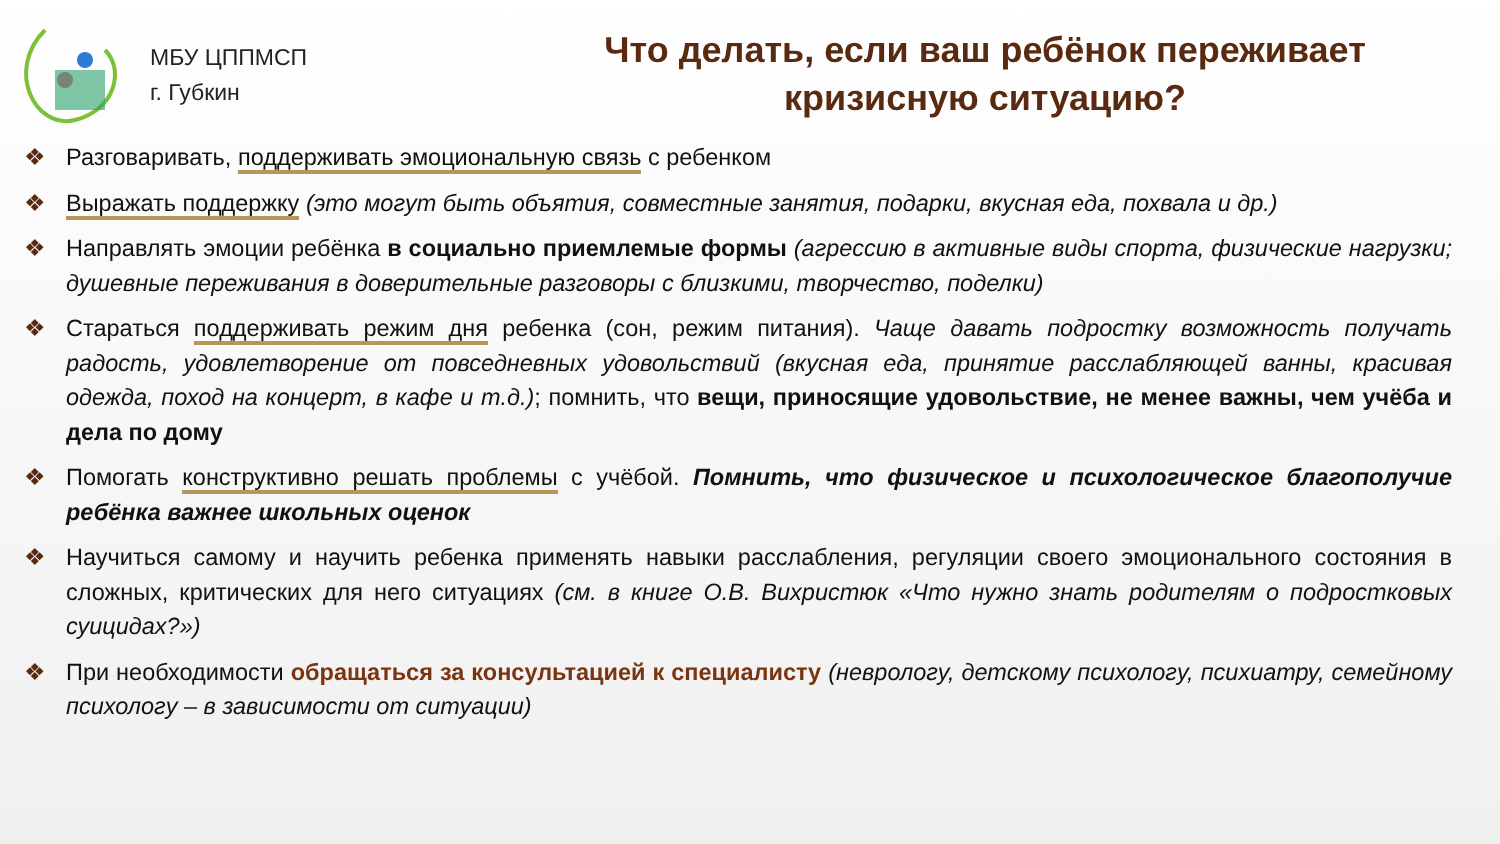МБУ ЦППМСП
г. Губкин
Что делать, если ваш ребёнок переживает
кризисную ситуацию?
❖ Разговаривать, поддерживать эмоциональную связь с ребенком
❖ Выражать поддержку (это могут быть объятия, совместные занятия, подарки, вкусная еда, похвала и др.)
❖ Направлять эмоции ребёнка в социально приемлемые формы (агрессию в активные виды спорта, физические нагрузки; душевные переживания в доверительные разговоры с близкими, творчество, поделки)
❖ Стараться поддерживать режим дня ребенка (сон, режим питания). Чаще давать подростку возможность получать радость, удовлетворение от повседневных удовольствий (вкусная еда, принятие расслабляющей ванны, красивая одежда, поход на концерт, в кафе и т.д.); помнить, что вещи, приносящие удовольствие, не менее важны, чем учёба и дела по дому
❖ Помогать конструктивно решать проблемы с учёбой. Помнить, что физическое и психологическое благополучие ребёнка важнее школьных оценок
❖ Научиться самому и научить ребенка применять навыки расслабления, регуляции своего эмоционального состояния в сложных, критических для него ситуациях (см. в книге О.В. Вихристюк «Что нужно знать родителям о подростковых суицидах?»)
❖ При необходимости обращаться за консультацией к специалисту (неврологу, детскому психологу, психиатру, семейному психологу – в зависимости от ситуации)